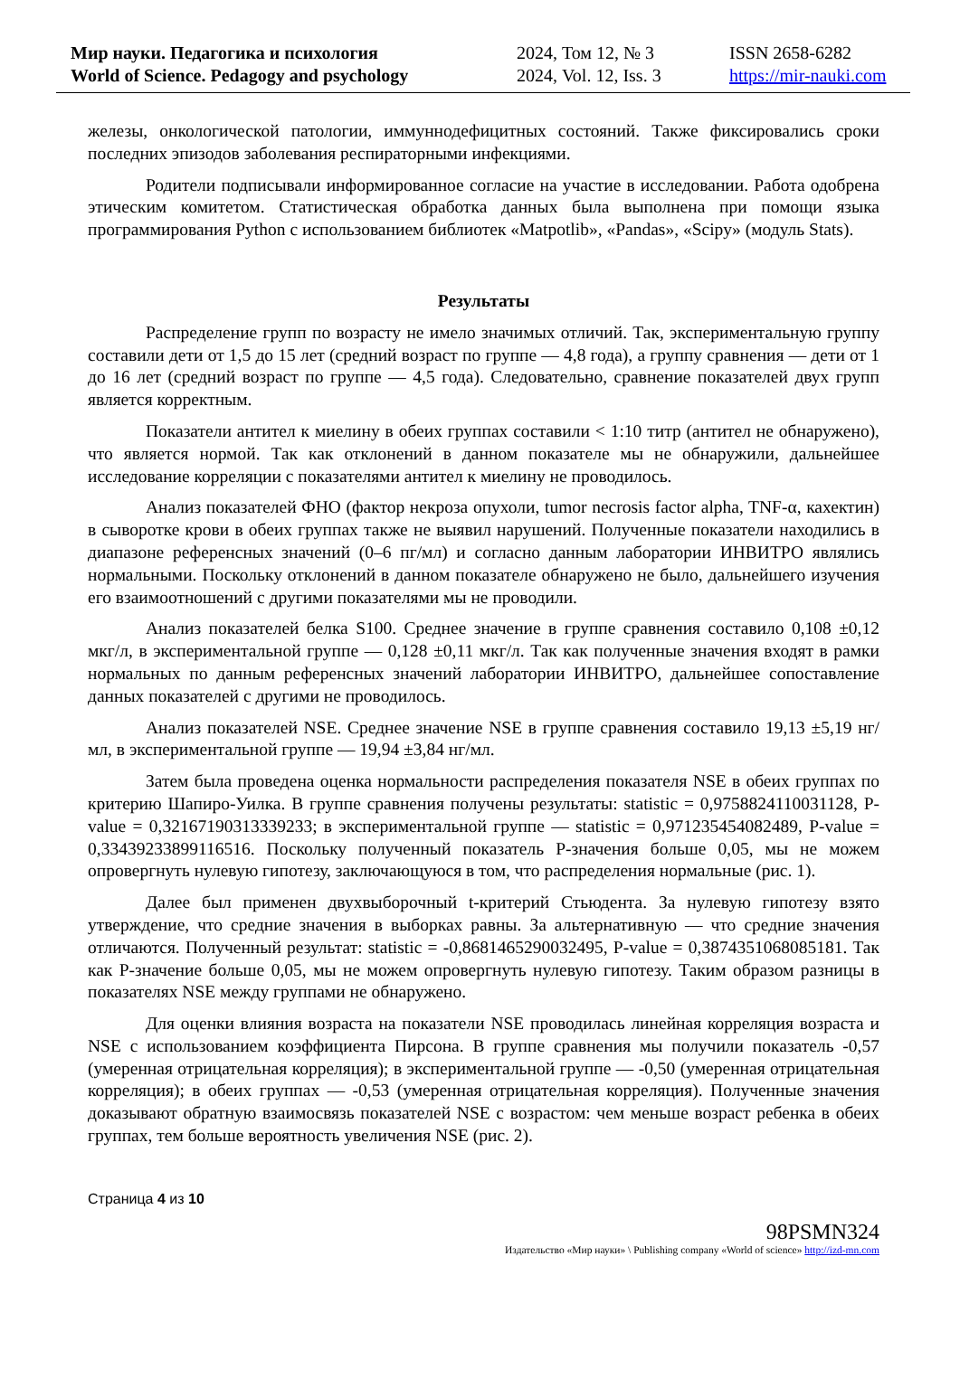Мир науки. Педагогика и психология
World of Science. Pedagogy and psychology
2024, Том 12, № 3
2024, Vol. 12, Iss. 3
ISSN 2658-6282
https://mir-nauki.com
железы, онкологической патологии, иммуннодефицитных состояний. Также фиксировались сроки последних эпизодов заболевания респираторными инфекциями.
Родители подписывали информированное согласие на участие в исследовании. Работа одобрена этическим комитетом. Статистическая обработка данных была выполнена при помощи языка программирования Python с использованием библиотек «Matpotlib», «Pandas», «Scipy» (модуль Stats).
Результаты
Распределение групп по возрасту не имело значимых отличий. Так, экспериментальную группу составили дети от 1,5 до 15 лет (средний возраст по группе — 4,8 года), а группу сравнения — дети от 1 до 16 лет (средний возраст по группе — 4,5 года). Следовательно, сравнение показателей двух групп является корректным.
Показатели антител к миелину в обеих группах составили < 1:10 титр (антител не обнаружено), что является нормой. Так как отклонений в данном показателе мы не обнаружили, дальнейшее исследование корреляции с показателями антител к миелину не проводилось.
Анализ показателей ФНО (фактор некроза опухоли, tumor necrosis factor alpha, TNF-α, кахектин) в сыворотке крови в обеих группах также не выявил нарушений. Полученные показатели находились в диапазоне референсных значений (0–6 пг/мл) и согласно данным лаборатории ИНВИТРО являлись нормальными. Поскольку отклонений в данном показателе обнаружено не было, дальнейшего изучения его взаимоотношений с другими показателями мы не проводили.
Анализ показателей белка S100. Среднее значение в группе сравнения составило 0,108 ±0,12 мкг/л, в экспериментальной группе — 0,128 ±0,11 мкг/л. Так как полученные значения входят в рамки нормальных по данным референсных значений лаборатории ИНВИТРО, дальнейшее сопоставление данных показателей с другими не проводилось.
Анализ показателей NSE. Среднее значение NSE в группе сравнения составило 19,13 ±5,19 нг/мл, в экспериментальной группе — 19,94 ±3,84 нг/мл.
Затем была проведена оценка нормальности распределения показателя NSE в обеих группах по критерию Шапиро-Уилка. В группе сравнения получены результаты: statistic = 0,9758824110031128, P-value = 0,32167190313339233; в экспериментальной группе — statistic = 0,971235454082489, P-value = 0,33439233899116516. Поскольку полученный показатель P-значения больше 0,05, мы не можем опровергнуть нулевую гипотезу, заключающуюся в том, что распределения нормальные (рис. 1).
Далее был применен двухвыборочный t-критерий Стьюдента. За нулевую гипотезу взято утверждение, что средние значения в выборках равны. За альтернативную — что средние значения отличаются. Полученный результат: statistic = -0,8681465290032495, P-value = 0,3874351068085181. Так как P-значение больше 0,05, мы не можем опровергнуть нулевую гипотезу. Таким образом разницы в показателях NSE между группами не обнаружено.
Для оценки влияния возраста на показатели NSE проводилась линейная корреляция возраста и NSE с использованием коэффициента Пирсона. В группе сравнения мы получили показатель -0,57 (умеренная отрицательная корреляция); в экспериментальной группе — -0,50 (умеренная отрицательная корреляция); в обеих группах — -0,53 (умеренная отрицательная корреляция). Полученные значения доказывают обратную взаимосвязь показателей NSE с возрастом: чем меньше возраст ребенка в обеих группах, тем больше вероятность увеличения NSE (рис. 2).
Страница 4 из 10
98PSMN324
Издательство «Мир науки» \ Publishing company «World of science» http://izd-mn.com